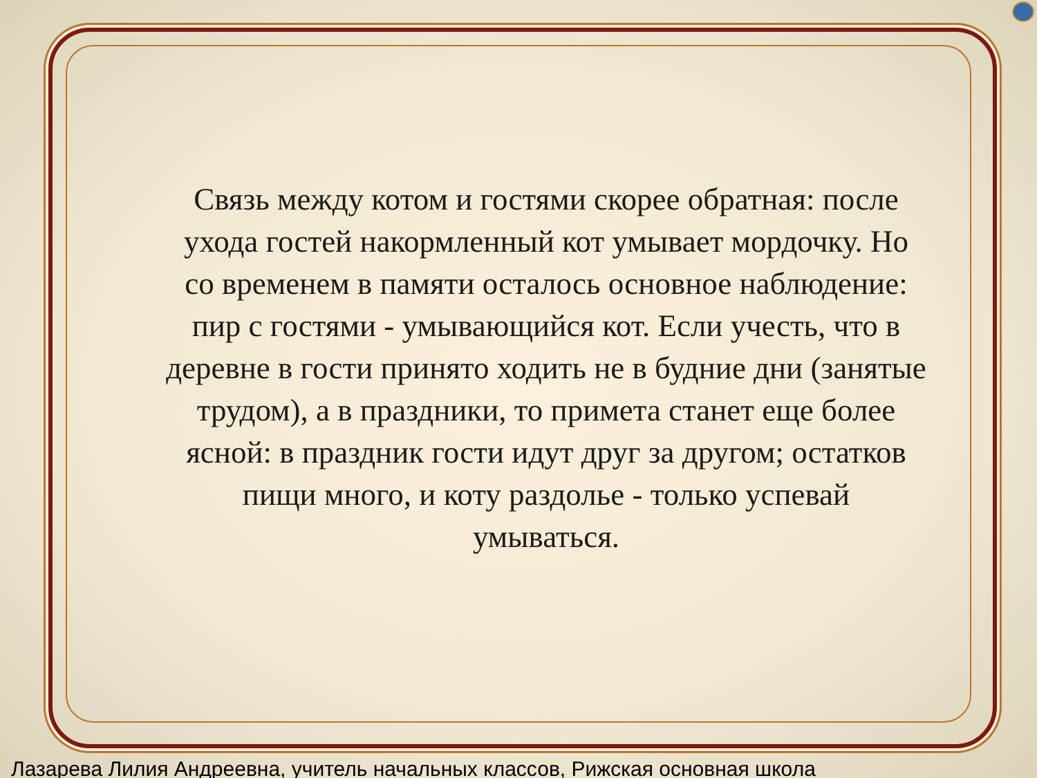Связь между котом и гостями скорее обратная: после ухода гостей накормленный кот умывает мордочку. Но со временем в памяти осталось основное наблюдение: пир с гостями - умывающийся кот. Если учесть, что в деревне в гости принято ходить не в будние дни (занятые трудом), а в праздники, то примета станет еще более ясной: в праздник гости идут друг за другом; остатков пищи много, и коту раздолье - только успевай умываться.
Лазарева Лилия Андреевна, учитель начальных классов, Рижская основная школа